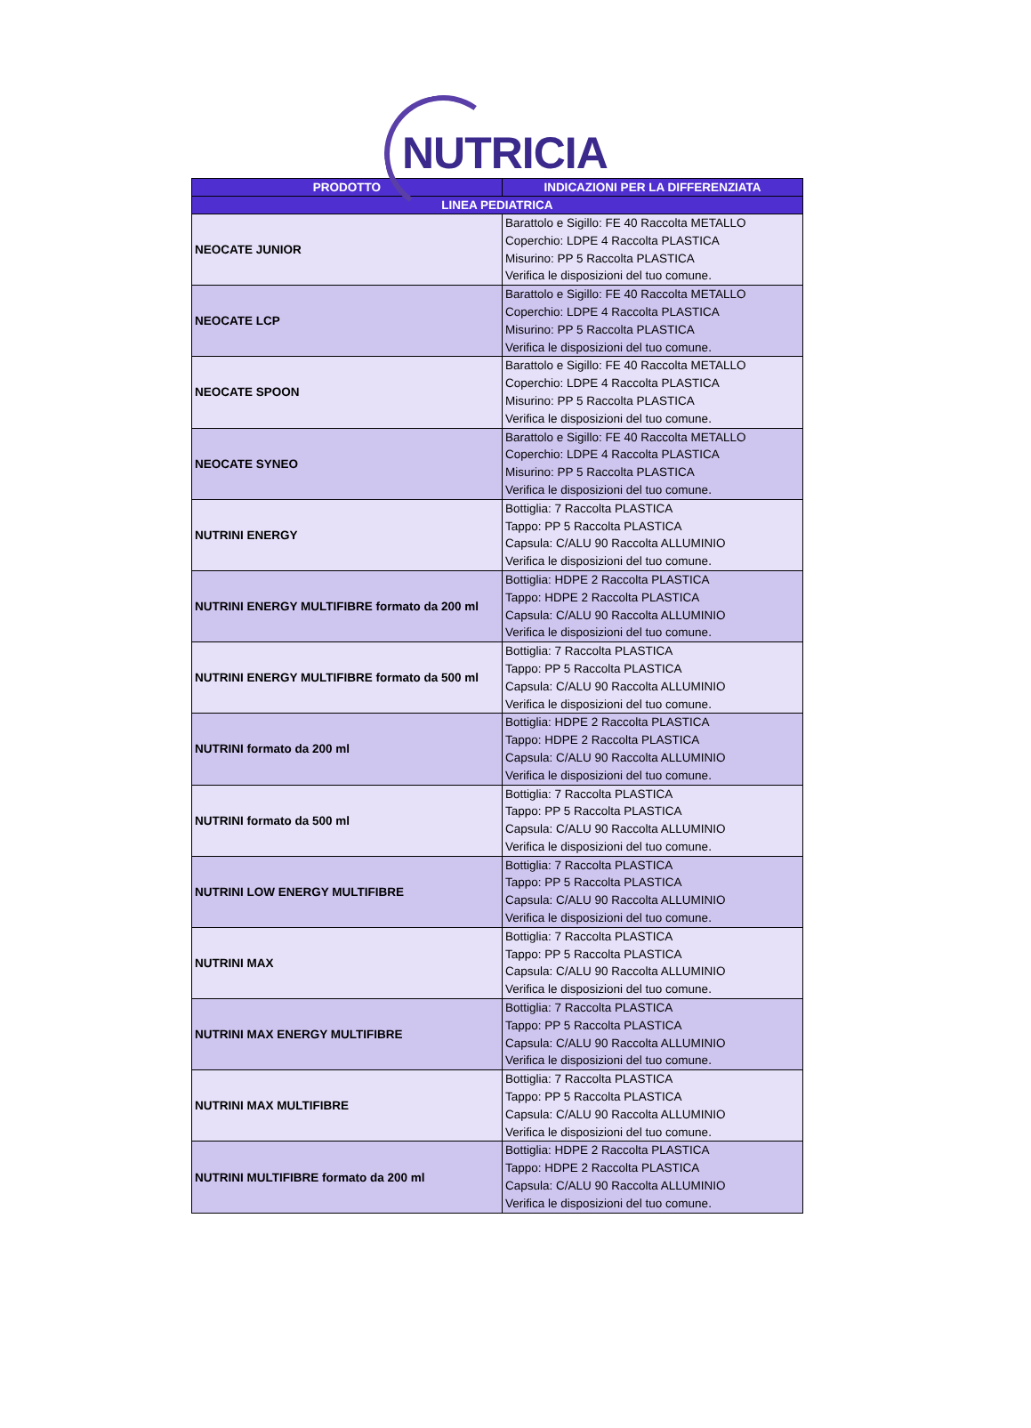NUTRICIA
| PRODOTTO | INDICAZIONI PER LA DIFFERENZIATA |
| --- | --- |
| LINEA PEDIATRICA | |
| NEOCATE JUNIOR | Barattolo e Sigillo: FE 40 Raccolta METALLO Coperchio: LDPE 4 Raccolta PLASTICA Misurino: PP 5 Raccolta PLASTICA Verifica le disposizioni del tuo comune. |
| NEOCATE LCP | Barattolo e Sigillo: FE 40 Raccolta METALLO Coperchio: LDPE 4 Raccolta PLASTICA Misurino: PP 5 Raccolta PLASTICA Verifica le disposizioni del tuo comune. |
| NEOCATE SPOON | Barattolo e Sigillo: FE 40 Raccolta METALLO Coperchio: LDPE 4 Raccolta PLASTICA Misurino: PP 5 Raccolta PLASTICA Verifica le disposizioni del tuo comune. |
| NEOCATE SYNEO | Barattolo e Sigillo: FE 40 Raccolta METALLO Coperchio: LDPE 4 Raccolta PLASTICA Misurino: PP 5 Raccolta PLASTICA Verifica le disposizioni del tuo comune. |
| NUTRINI ENERGY | Bottiglia: 7 Raccolta PLASTICA Tappo: PP 5 Raccolta PLASTICA Capsula: C/ALU 90 Raccolta ALLUMINIO Verifica le disposizioni del tuo comune. |
| NUTRINI ENERGY MULTIFIBRE formato da 200 ml | Bottiglia: HDPE 2 Raccolta PLASTICA Tappo: HDPE 2 Raccolta PLASTICA Capsula: C/ALU 90 Raccolta ALLUMINIO Verifica le disposizioni del tuo comune. |
| NUTRINI ENERGY MULTIFIBRE formato da 500 ml | Bottiglia: 7 Raccolta PLASTICA Tappo: PP 5 Raccolta PLASTICA Capsula: C/ALU 90 Raccolta ALLUMINIO Verifica le disposizioni del tuo comune. |
| NUTRINI formato da 200 ml | Bottiglia: HDPE 2 Raccolta PLASTICA Tappo: HDPE 2 Raccolta PLASTICA Capsula: C/ALU 90 Raccolta ALLUMINIO Verifica le disposizioni del tuo comune. |
| NUTRINI formato da 500 ml | Bottiglia: 7 Raccolta PLASTICA Tappo: PP 5 Raccolta PLASTICA Capsula: C/ALU 90 Raccolta ALLUMINIO Verifica le disposizioni del tuo comune. |
| NUTRINI LOW ENERGY MULTIFIBRE | Bottiglia: 7 Raccolta PLASTICA Tappo: PP 5 Raccolta PLASTICA Capsula: C/ALU 90 Raccolta ALLUMINIO Verifica le disposizioni del tuo comune. |
| NUTRINI MAX | Bottiglia: 7 Raccolta PLASTICA Tappo: PP 5 Raccolta PLASTICA Capsula: C/ALU 90 Raccolta ALLUMINIO Verifica le disposizioni del tuo comune. |
| NUTRINI MAX ENERGY MULTIFIBRE | Bottiglia: 7 Raccolta PLASTICA Tappo: PP 5 Raccolta PLASTICA Capsula: C/ALU 90 Raccolta ALLUMINIO Verifica le disposizioni del tuo comune. |
| NUTRINI MAX MULTIFIBRE | Bottiglia: 7 Raccolta PLASTICA Tappo: PP 5 Raccolta PLASTICA Capsula: C/ALU 90 Raccolta ALLUMINIO Verifica le disposizioni del tuo comune. |
| NUTRINI MULTIFIBRE formato da 200 ml | Bottiglia: HDPE 2 Raccolta PLASTICA Tappo: HDPE 2 Raccolta PLASTICA Capsula: C/ALU 90 Raccolta ALLUMINIO Verifica le disposizioni del tuo comune. |